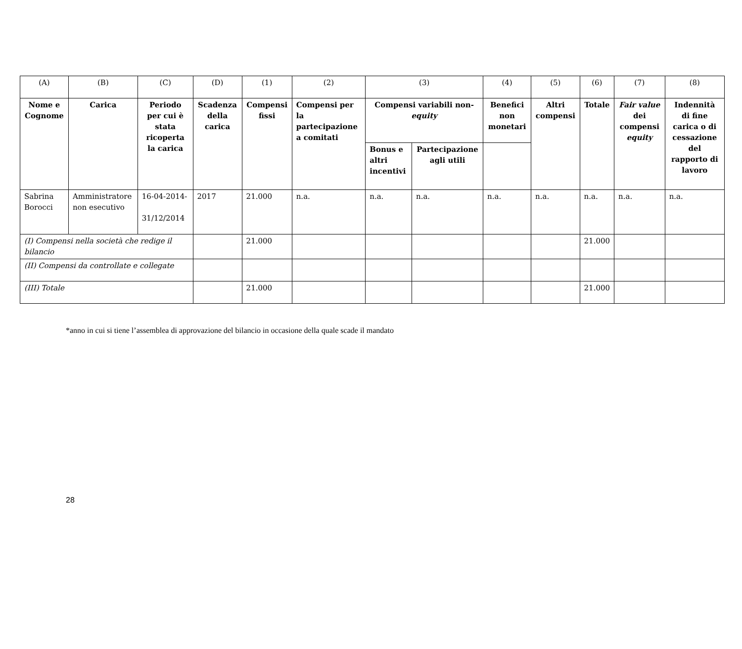| (A) | (B) | (C) | (D) | (1) | (2) | (3) | | (4) | (5) | (6) | (7) | (8) |
| Nome e Cognome | Carica | Periodo per cui è stata ricoperta la carica | Scadenza della carica | Compensi fissi | Compensi per la partecipazione a comitati | Compensi variabili non- equity | | Benefici non monetari | Altri compensi | Totale | Fair value dei compensi equity | Indennità di fine carica o di cessazione del rapporto di lavoro |
| | | | | | | Bonus e altri incentivi | Partecipazione agli utili | | | | | |
| Sabrina Borocci | Amministratore non esecutivo | 16-04-2014- 31/12/2014 | 2017 | 21.000 | n.a. | n.a. | n.a. | n.a. | n.a. | n.a. | n.a. | n.a. |
| (I) Compensi nella società che redige il bilancio | | | | 21.000 | | | | | | 21.000 | | |
| (II) Compensi da controllate e collegate | | | | | | | | | | | | |
| (III) Totale | | | | 21.000 | | | | | | 21.000 | | |
*anno in cui si tiene l’assemblea di approvazione del bilancio in occasione della quale scade il mandato
28